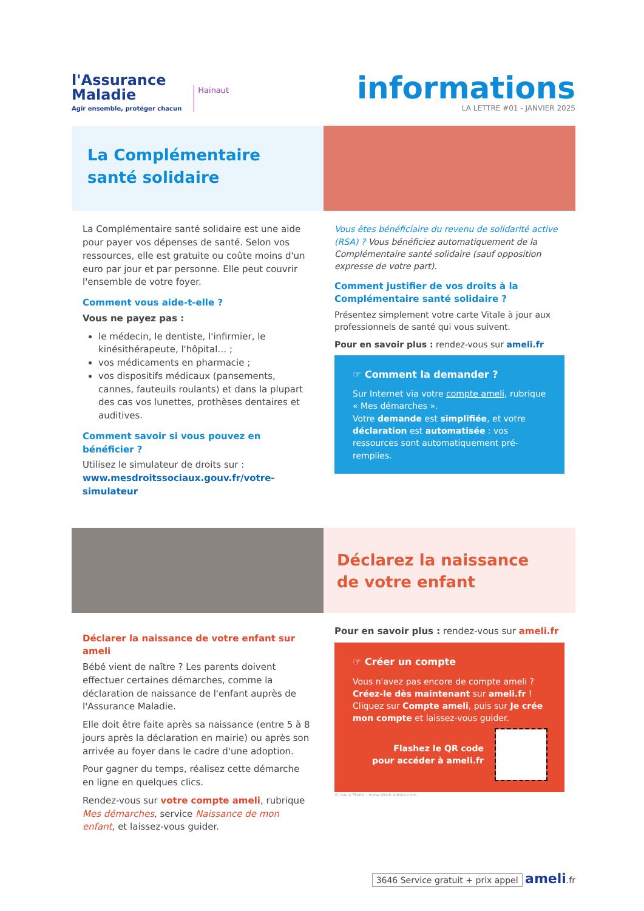l'Assurance
Maladie
Agir ensemble, protéger chacun
Hainaut
informations
LA LETTRE #01 - JANVIER 2025
La Complémentaire
santé solidaire
La Complémentaire santé solidaire est une aide pour payer vos dépenses de santé. Selon vos ressources, elle est gratuite ou coûte moins d'un euro par jour et par personne. Elle peut couvrir l'ensemble de votre foyer.
Comment vous aide-t-elle ?
Vous ne payez pas :
le médecin, le dentiste, l'infirmier, le kinésithérapeute, l'hôpital… ;
vos médicaments en pharmacie ;
vos dispositifs médicaux (pansements, cannes, fauteuils roulants) et dans la plupart des cas vos lunettes, prothèses dentaires et auditives.
Comment savoir si vous pouvez en bénéficier ?
Utilisez le simulateur de droits sur :
www.mesdroitssociaux.gouv.fr/votre-simulateur
Vous êtes bénéficiaire du revenu de solidarité active (RSA) ? Vous bénéficiez automatiquement de la Complémentaire santé solidaire (sauf opposition expresse de votre part).
Comment justifier de vos droits à la Complémentaire santé solidaire ?
Présentez simplement votre carte Vitale à jour aux professionnels de santé qui vous suivent.
Pour en savoir plus : rendez-vous sur ameli.fr
☞ Comment la demander ?
Sur Internet via votre compte ameli, rubrique « Mes démarches ».
Votre demande est simplifiée, et votre déclaration est automatisée : vos ressources sont automatiquement pré-remplies.
Déclarez la naissance
de votre enfant
Déclarer la naissance de votre enfant sur ameli
Bébé vient de naître ? Les parents doivent effectuer certaines démarches, comme la déclaration de naissance de l'enfant auprès de l'Assurance Maladie.
Elle doit être faite après sa naissance (entre 5 à 8 jours après la déclaration en mairie) ou après son arrivée au foyer dans le cadre d'une adoption.
Pour gagner du temps, réalisez cette démarche en ligne en quelques clics.
Rendez-vous sur votre compte ameli, rubrique Mes démarches, service Naissance de mon enfant, et laissez-vous guider.
Pour en savoir plus : rendez-vous sur ameli.fr
☞ Créer un compte
Vous n'avez pas encore de compte ameli ? Créez-le dès maintenant sur ameli.fr !
Cliquez sur Compte ameli, puis sur Je crée mon compte et laissez-vous guider.
Flashez le QR code
pour accéder à ameli.fr
© Louis Photo - www.stock.adobe.com
3646 Service gratuit + prix appel ameli.fr